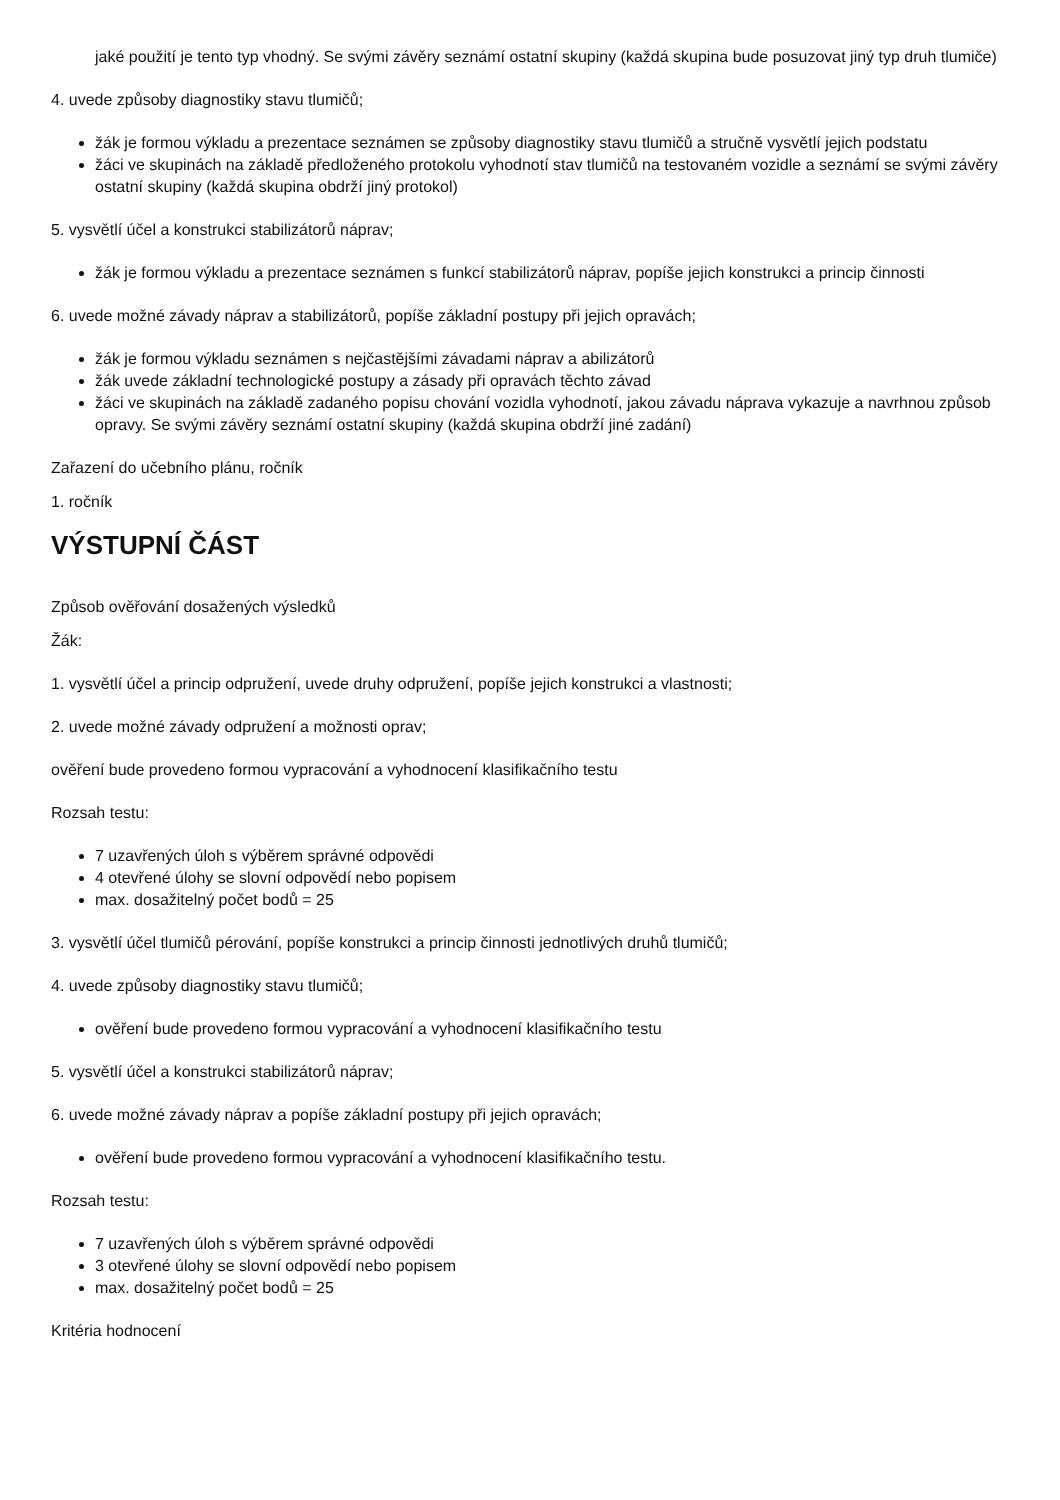jaké použití je tento typ vhodný. Se svými závěry seznámí ostatní skupiny (každá skupina bude posuzovat jiný typ druh tlumiče)
4. uvede způsoby diagnostiky stavu tlumičů;
žák je formou výkladu a prezentace seznámen se způsoby diagnostiky stavu tlumičů a stručně vysvětlí jejich podstatu
žáci ve skupinách na základě předloženého protokolu vyhodnotí stav tlumičů na testovaném vozidle a seznámí se svými závěry ostatní skupiny (každá skupina obdrží jiný protokol)
5. vysvětlí účel a konstrukci stabilizátorů náprav;
žák je formou výkladu a prezentace seznámen s funkcí stabilizátorů náprav, popíše jejich konstrukci a princip činnosti
6. uvede možné závady náprav a stabilizátorů, popíše základní postupy při jejich opravách;
žák je formou výkladu seznámen s nejčastějšími závadami náprav a abilizátorů
žák uvede základní technologické postupy a zásady při opravách těchto závad
žáci ve skupinách na základě zadaného popisu chování vozidla vyhodnotí, jakou závadu náprava vykazuje a navrhnou způsob opravy. Se svými závěry seznámí ostatní skupiny (každá skupina obdrží jiné zadání)
Zařazení do učebního plánu, ročník
1. ročník
VÝSTUPNÍ ČÁST
Způsob ověřování dosažených výsledků
Žák:
1. vysvětlí účel a princip odpružení, uvede druhy odpružení, popíše jejich konstrukci a vlastnosti;
2. uvede možné závady odpružení a možnosti oprav;
ověření bude provedeno formou vypracování a vyhodnocení klasifikačního testu
Rozsah testu:
7 uzavřených úloh s výběrem správné odpovědi
4 otevřené úlohy se slovní odpovědí nebo popisem
max. dosažitelný počet bodů = 25
3. vysvětlí účel tlumičů pérování, popíše konstrukci a princip činnosti jednotlivých druhů tlumičů;
4. uvede způsoby diagnostiky stavu tlumičů;
ověření bude provedeno formou vypracování a vyhodnocení klasifikačního testu
5. vysvětlí účel a konstrukci stabilizátorů náprav;
6. uvede možné závady náprav a popíše základní postupy při jejich opravách;
ověření bude provedeno formou vypracování a vyhodnocení klasifikačního testu.
Rozsah testu:
7 uzavřených úloh s výběrem správné odpovědi
3 otevřené úlohy se slovní odpovědí nebo popisem
max. dosažitelný počet bodů = 25
Kritéria hodnocení